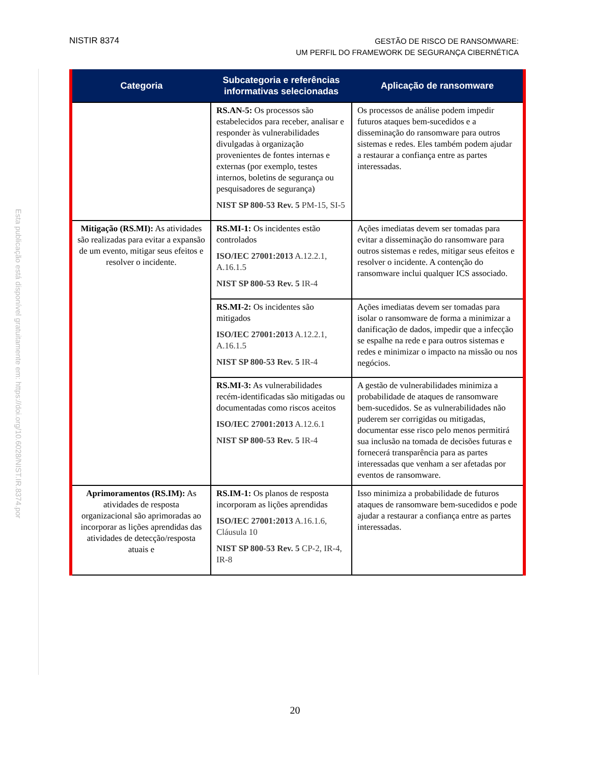NISTIR 8374
GESTÃO DE RISCO DE RANSOMWARE:
UM PERFIL DO FRAMEWORK DE SEGURANÇA CIBERNÉTICA
Esta publicação está disponível gratuitamente em: https://doi.org/10.6028/NIST.IR.8374.por
| Categoria | Subcategoria e referências informativas selecionadas | Aplicação de ransomware |
| --- | --- | --- |
| | RS.AN-5: Os processos são estabelecidos para receber, analisar e responder às vulnerabilidades divulgadas à organização provenientes de fontes internas e externas (por exemplo, testes internos, boletins de segurança ou pesquisadores de segurança) NIST SP 800-53 Rev. 5 PM-15, SI-5 | Os processos de análise podem impedir futuros ataques bem-sucedidos e a disseminação do ransomware para outros sistemas e redes. Eles também podem ajudar a restaurar a confiança entre as partes interessadas. |
| Mitigação (RS.MI): As atividades são realizadas para evitar a expansão de um evento, mitigar seus efeitos e resolver o incidente. | RS.MI-1: Os incidentes estão controlados ISO/IEC 27001:2013 A.12.2.1, A.16.1.5 NIST SP 800-53 Rev. 5 IR-4 | Ações imediatas devem ser tomadas para evitar a disseminação do ransomware para outros sistemas e redes, mitigar seus efeitos e resolver o incidente. A contenção do ransomware inclui qualquer ICS associado. |
| | RS.MI-2: Os incidentes são mitigados ISO/IEC 27001:2013 A.12.2.1, A.16.1.5 NIST SP 800-53 Rev. 5 IR-4 | Ações imediatas devem ser tomadas para isolar o ransomware de forma a minimizar a danificação de dados, impedir que a infecção se espalhe na rede e para outros sistemas e redes e minimizar o impacto na missão ou nos negócios. |
| | RS.MI-3: As vulnerabilidades recém-identificadas são mitigadas ou documentadas como riscos aceitos ISO/IEC 27001:2013 A.12.6.1 NIST SP 800-53 Rev. 5 IR-4 | A gestão de vulnerabilidades minimiza a probabilidade de ataques de ransomware bem-sucedidos. Se as vulnerabilidades não puderem ser corrigidas ou mitigadas, documentar esse risco pelo menos permitirá sua inclusão na tomada de decisões futuras e fornecerá transparência para as partes interessadas que venham a ser afetadas por eventos de ransomware. |
| Aprimoramentos (RS.IM): As atividades de resposta organizacional são aprimoradas ao incorporar as lições aprendidas das atividades de detecção/resposta atuais e | RS.IM-1: Os planos de resposta incorporam as lições aprendidas ISO/IEC 27001:2013 A.16.1.6, Cláusula 10 NIST SP 800-53 Rev. 5 CP-2, IR-4, IR-8 | Isso minimiza a probabilidade de futuros ataques de ransomware bem-sucedidos e pode ajudar a restaurar a confiança entre as partes interessadas. |
20